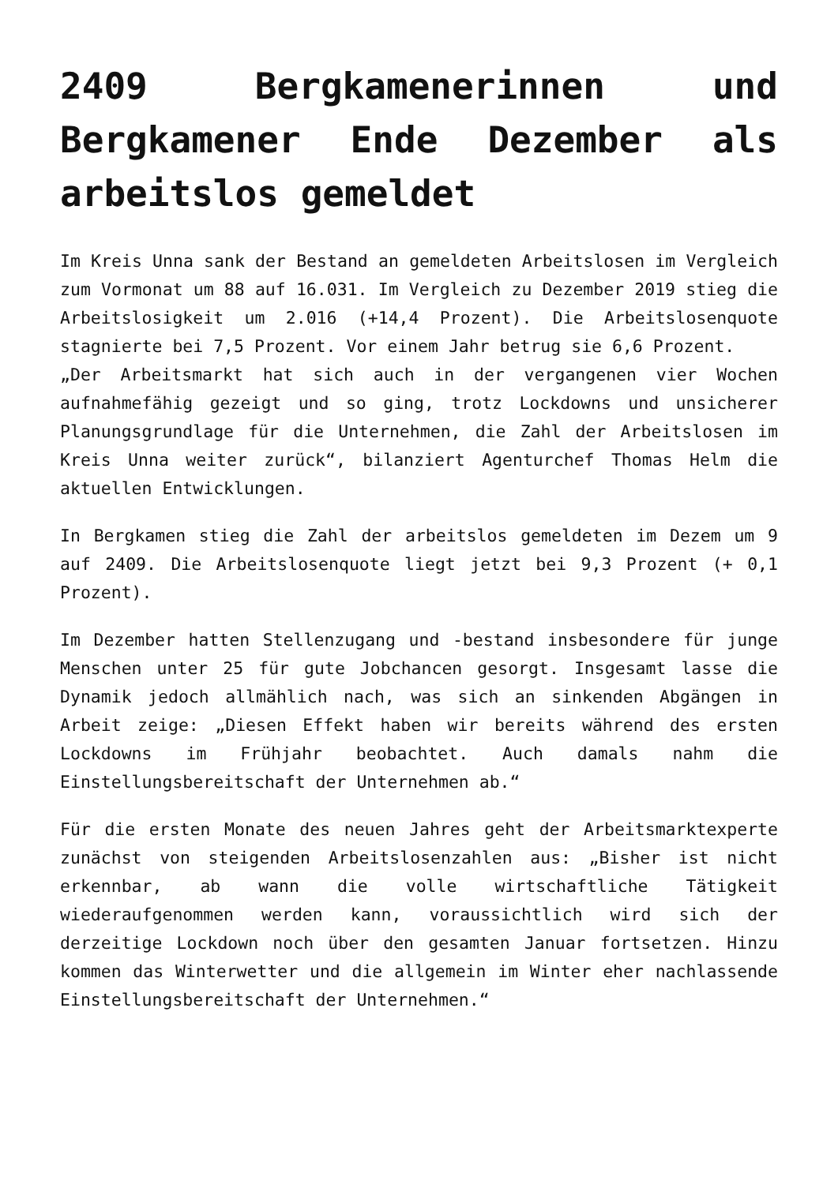2409 Bergkamenerinnen und Bergkamener Ende Dezember als arbeitslos gemeldet
Im Kreis Unna sank der Bestand an gemeldeten Arbeitslosen im Vergleich zum Vormonat um 88 auf 16.031. Im Vergleich zu Dezember 2019 stieg die Arbeitslosigkeit um 2.016 (+14,4 Prozent). Die Arbeitslosenquote stagnierte bei 7,5 Prozent. Vor einem Jahr betrug sie 6,6 Prozent.
„Der Arbeitsmarkt hat sich auch in der vergangenen vier Wochen aufnahmefähig gezeigt und so ging, trotz Lockdowns und unsicherer Planungsgrundlage für die Unternehmen, die Zahl der Arbeitslosen im Kreis Unna weiter zurück“, bilanziert Agenturchef Thomas Helm die aktuellen Entwicklungen.
In Bergkamen stieg die Zahl der arbeitslos gemeldeten im Dezem um 9 auf 2409. Die Arbeitslosenquote liegt jetzt bei 9,3 Prozent (+ 0,1 Prozent).
Im Dezember hatten Stellenzugang und -bestand insbesondere für junge Menschen unter 25 für gute Jobchancen gesorgt. Insgesamt lasse die Dynamik jedoch allmählich nach, was sich an sinkenden Abgängen in Arbeit zeige: „Diesen Effekt haben wir bereits während des ersten Lockdowns im Frühjahr beobachtet. Auch damals nahm die Einstellungsbereitschaft der Unternehmen ab.“
Für die ersten Monate des neuen Jahres geht der Arbeitsmarktexperte zunächst von steigenden Arbeitslosenzahlen aus: „Bisher ist nicht erkennbar, ab wann die volle wirtschaftliche Tätigkeit wiederaufgenommen werden kann, voraussichtlich wird sich der derzeitige Lockdown noch über den gesamten Januar fortsetzen. Hinzu kommen das Winterwetter und die allgemein im Winter eher nachlassende Einstellungsbereitschaft der Unternehmen.“